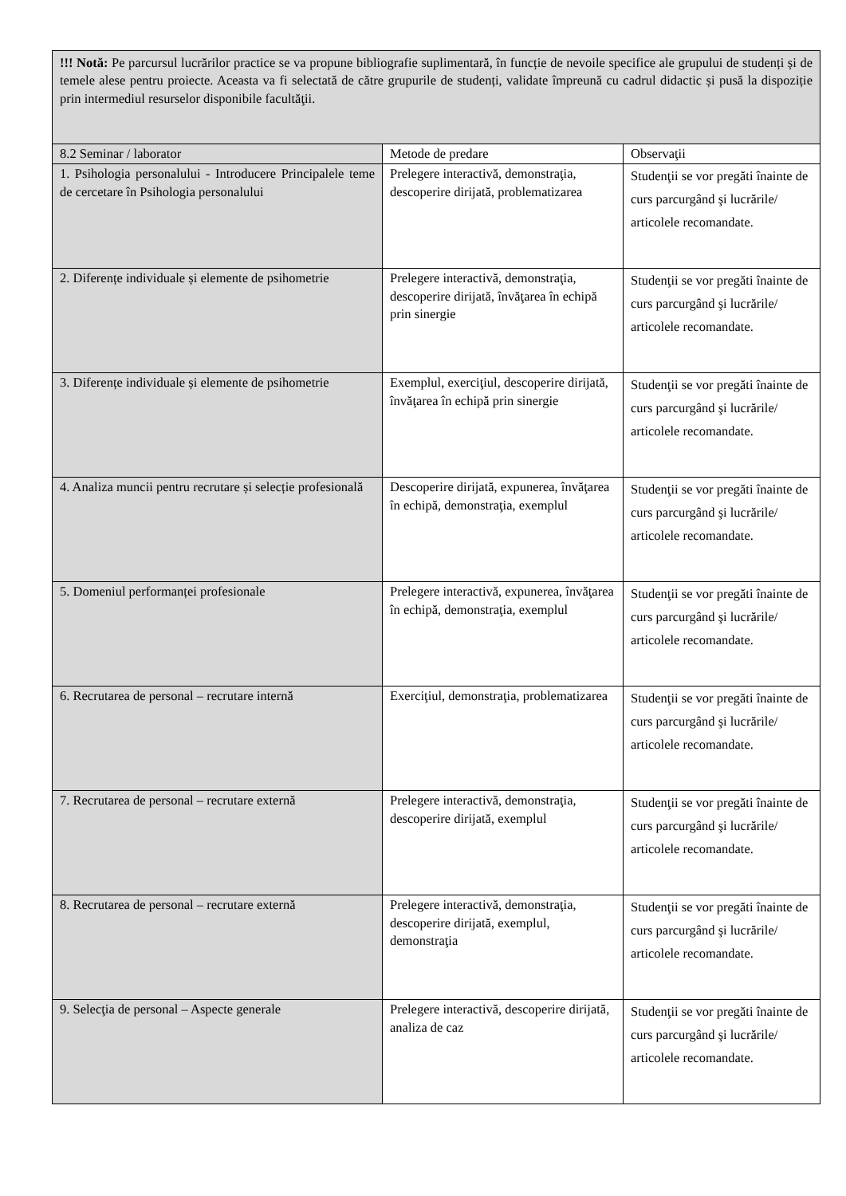| !!! Notă: Pe parcursul lucrărilor practice se va propune bibliografie suplimentară, în funcție de nevoile specifice ale grupului de studenți și de temele alese pentru proiecte. Aceasta va fi selectată de către grupurile de studenți, validate împreună cu cadrul didactic și pusă la dispoziție prin intermediul resurselor disponibile facultăţii. | | |
| 8.2 Seminar / laborator | Metode de predare | Observaţii |
| 1. Psihologia personalului - Introducere Principalele teme de cercetare în Psihologia personalului | Prelegere interactivă, demonstraţia, descoperire dirijată, problematizarea | Studenţii se vor pregăti înainte de curs parcurgând şi lucrările/ articolele recomandate. |
| 2. Diferențe individuale și elemente de psihometrie | Prelegere interactivă, demonstraţia, descoperire dirijată, învăţarea în echipă prin sinergie | Studenţii se vor pregăti înainte de curs parcurgând şi lucrările/ articolele recomandate. |
| 3. Diferențe individuale și elemente de psihometrie | Exemplul, exerciţiul, descoperire dirijată, învăţarea în echipă prin sinergie | Studenţii se vor pregăti înainte de curs parcurgând şi lucrările/ articolele recomandate. |
| 4. Analiza muncii pentru recrutare și selecție profesională | Descoperire dirijată, expunerea, învăţarea în echipă, demonstraţia, exemplul | Studenţii se vor pregăti înainte de curs parcurgând şi lucrările/ articolele recomandate. |
| 5. Domeniul performanței profesionale | Prelegere interactivă, expunerea, învăţarea în echipă, demonstraţia, exemplul | Studenţii se vor pregăti înainte de curs parcurgând şi lucrările/ articolele recomandate. |
| 6. Recrutarea de personal – recrutare internă | Exerciţiul, demonstraţia, problematizarea | Studenţii se vor pregăti înainte de curs parcurgând şi lucrările/ articolele recomandate. |
| 7. Recrutarea de personal – recrutare externă | Prelegere interactivă, demonstraţia, descoperire dirijată, exemplul | Studenţii se vor pregăti înainte de curs parcurgând şi lucrările/ articolele recomandate. |
| 8. Recrutarea de personal – recrutare externă | Prelegere interactivă, demonstraţia, descoperire dirijată, exemplul, demonstraţia | Studenţii se vor pregăti înainte de curs parcurgând şi lucrările/ articolele recomandate. |
| 9. Selecţia de personal – Aspecte generale | Prelegere interactivă, descoperire dirijată, analiza de caz | Studenţii se vor pregăti înainte de curs parcurgând şi lucrările/ articolele recomandate. |